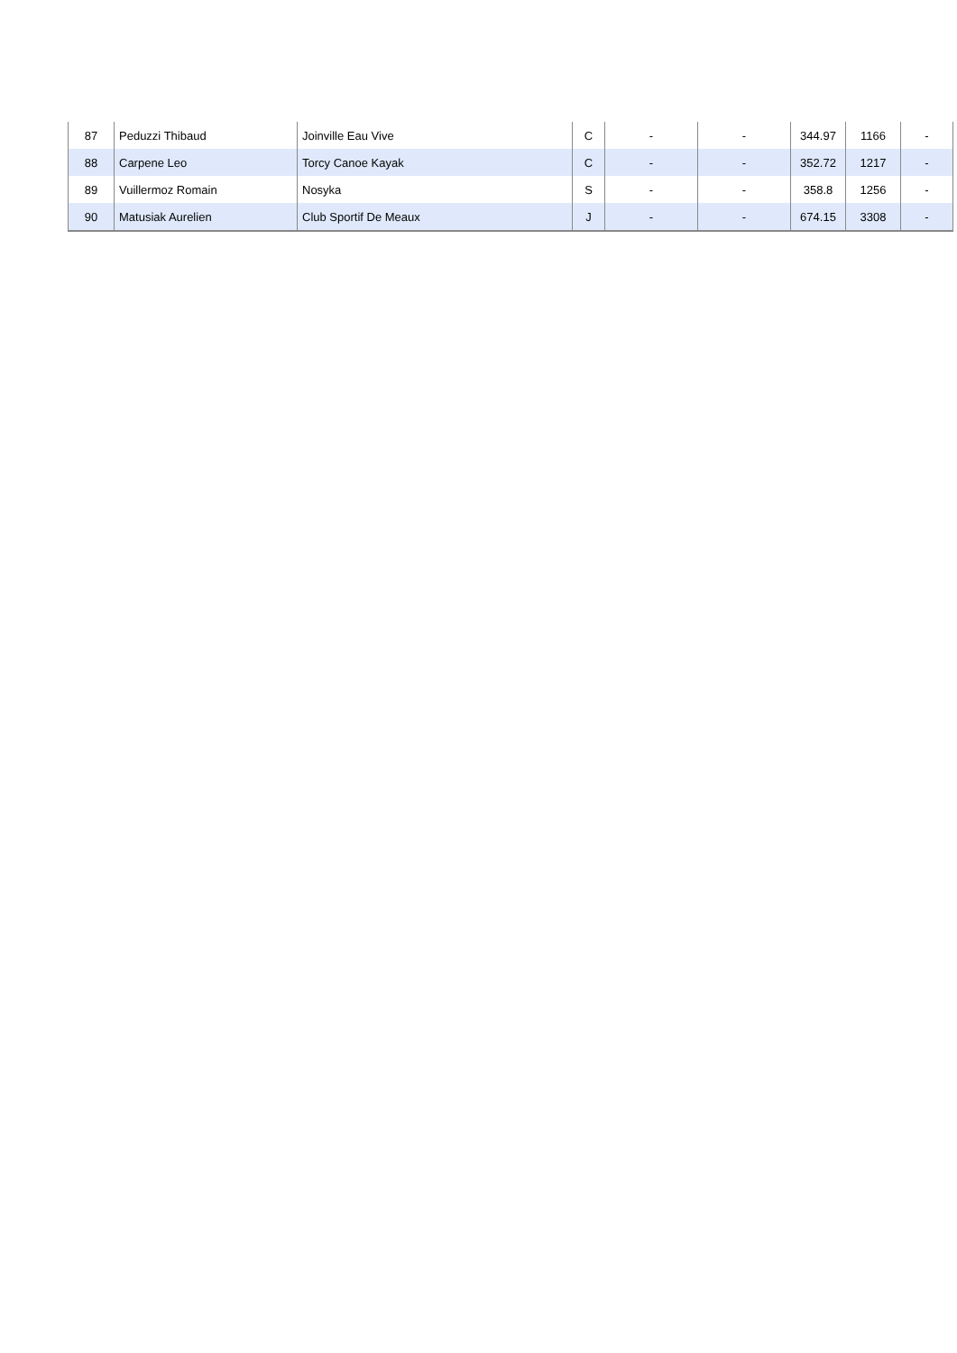| 87 | Peduzzi Thibaud | Joinville Eau Vive | C | - | - | 344.97 | 1166 | - |
| 88 | Carpene Leo | Torcy Canoe Kayak | C | - | - | 352.72 | 1217 | - |
| 89 | Vuillermoz Romain | Nosyka | S | - | - | 358.8 | 1256 | - |
| 90 | Matusiak Aurelien | Club Sportif De Meaux | J | - | - | 674.15 | 3308 | - |